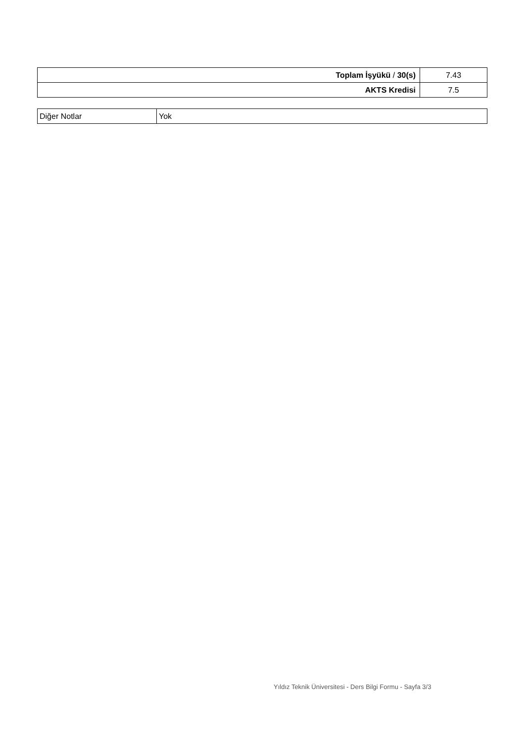| Toplam İşyükü / 30(s) | 7.43 |
| AKTS Kredisi | 7.5 |
| Diğer Notlar | Yok |
Yıldız Teknik Üniversitesi - Ders Bilgi Formu - Sayfa 3/3